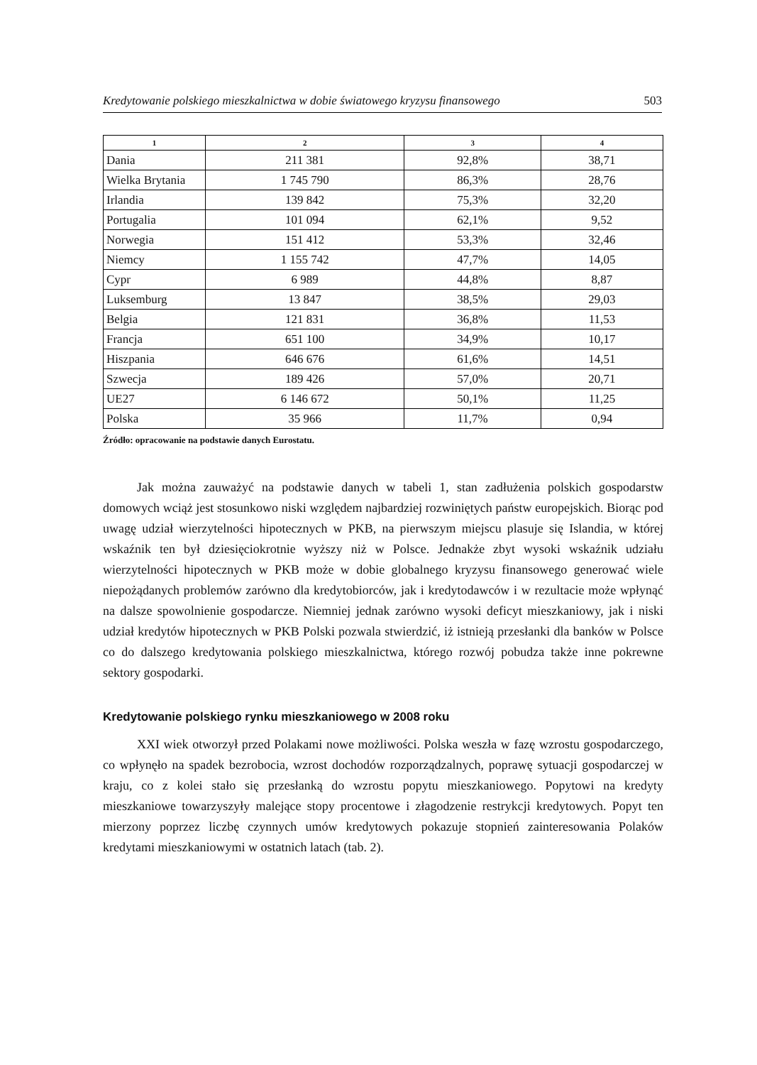Kredytowanie polskiego mieszkalnictwa w dobie światowego kryzysu finansowego 503
| 1 | 2 | 3 | 4 |
| --- | --- | --- | --- |
| Dania | 211 381 | 92,8% | 38,71 |
| Wielka Brytania | 1 745 790 | 86,3% | 28,76 |
| Irlandia | 139 842 | 75,3% | 32,20 |
| Portugalia | 101 094 | 62,1% | 9,52 |
| Norwegia | 151 412 | 53,3% | 32,46 |
| Niemcy | 1 155 742 | 47,7% | 14,05 |
| Cypr | 6 989 | 44,8% | 8,87 |
| Luksemburg | 13 847 | 38,5% | 29,03 |
| Belgia | 121 831 | 36,8% | 11,53 |
| Francja | 651 100 | 34,9% | 10,17 |
| Hiszpania | 646 676 | 61,6% | 14,51 |
| Szwecja | 189 426 | 57,0% | 20,71 |
| UE27 | 6 146 672 | 50,1% | 11,25 |
| Polska | 35 966 | 11,7% | 0,94 |
Źródło: opracowanie na podstawie danych Eurostatu.
Jak można zauważyć na podstawie danych w tabeli 1, stan zadłużenia polskich gospodarstw domowych wciąż jest stosunkowo niski względem najbardziej rozwiniętych państw europejskich. Biorąc pod uwagę udział wierzytelności hipotecznych w PKB, na pierwszym miejscu plasuje się Islandia, w której wskaźnik ten był dziesięciokrotnie wyższy niż w Polsce. Jednakże zbyt wysoki wskaźnik udziału wierzytelności hipotecznych w PKB może w dobie globalnego kryzysu finansowego generować wiele niepożądanych problemów zarówno dla kredytobiorców, jak i kredytodawców i w rezultacie może wpłynąć na dalsze spowolnienie gospodarcze. Niemniej jednak zarówno wysoki deficyt mieszkaniowy, jak i niski udział kredytów hipotecznych w PKB Polski pozwala stwierdzić, iż istnieją przesłanki dla banków w Polsce co do dalszego kredytowania polskiego mieszkalnictwa, którego rozwój pobudza także inne pokrewne sektory gospodarki.
Kredytowanie polskiego rynku mieszkaniowego w 2008 roku
XXI wiek otworzył przed Polakami nowe możliwości. Polska weszła w fazę wzrostu gospodarczego, co wpłynęło na spadek bezrobocia, wzrost dochodów rozporządzalnych, poprawę sytuacji gospodarczej w kraju, co z kolei stało się przesłanką do wzrostu popytu mieszkaniowego. Popytowi na kredyty mieszkaniowe towarzyszyły malejące stopy procentowe i złagodzenie restrykcji kredytowych. Popyt ten mierzony poprzez liczbę czynnych umów kredytowych pokazuje stopnień zainteresowania Polaków kredytami mieszkaniowymi w ostatnich latach (tab. 2).